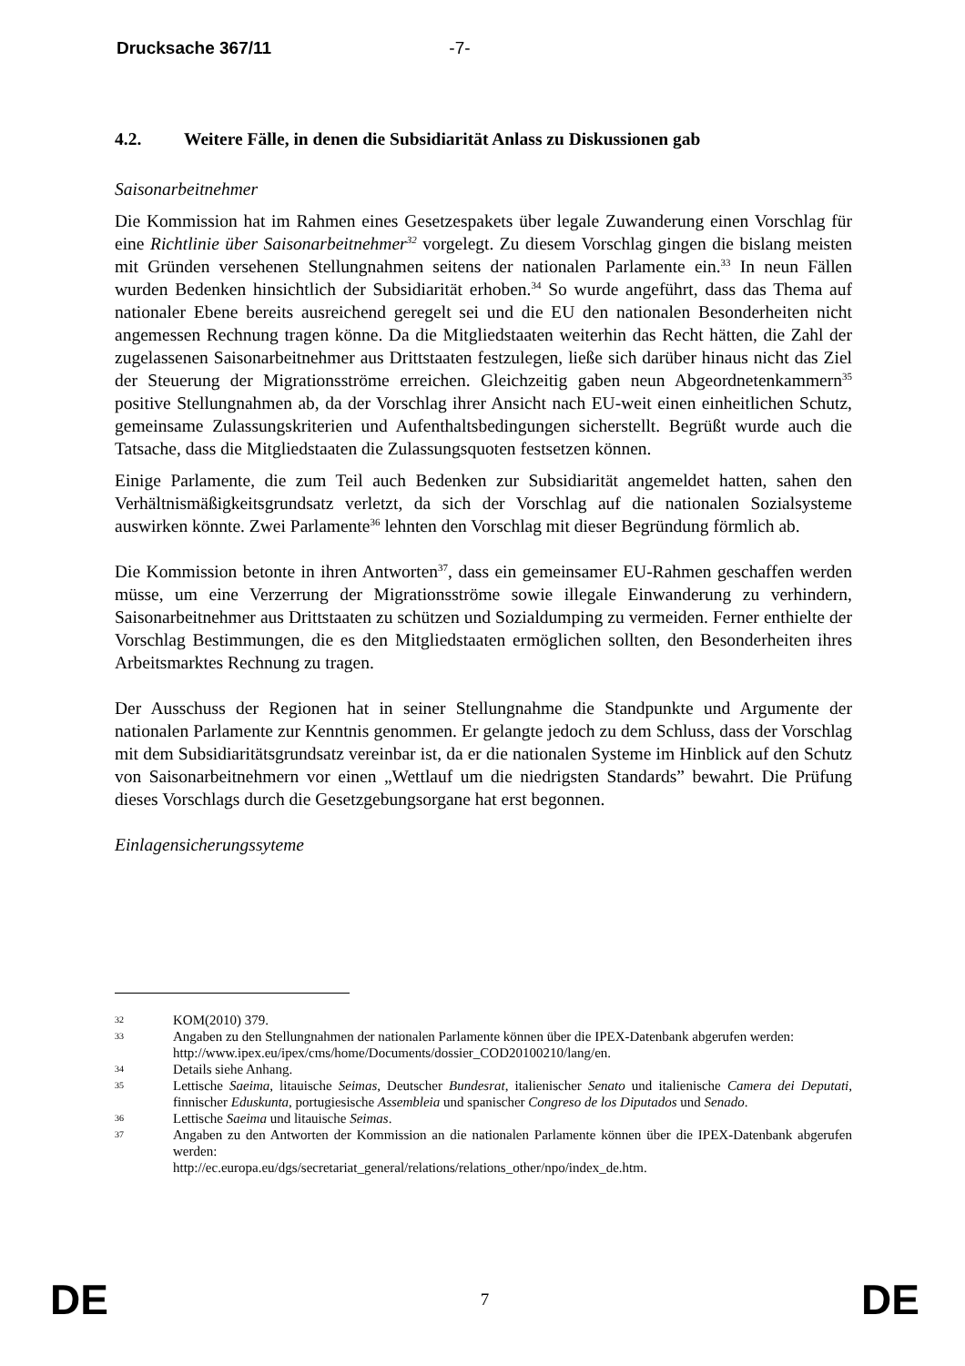Drucksache 367/11 -7-
4.2. Weitere Fälle, in denen die Subsidiarität Anlass zu Diskussionen gab
Saisonarbeitnehmer
Die Kommission hat im Rahmen eines Gesetzespakets über legale Zuwanderung einen Vorschlag für eine Richtlinie über Saisonarbeitnehmer<sup>32</sup> vorgelegt. Zu diesem Vorschlag gingen die bislang meisten mit Gründen versehenen Stellungnahmen seitens der nationalen Parlamente ein.<sup>33</sup> In neun Fällen wurden Bedenken hinsichtlich der Subsidiarität erhoben.<sup>34</sup> So wurde angeführt, dass das Thema auf nationaler Ebene bereits ausreichend geregelt sei und die EU den nationalen Besonderheiten nicht angemessen Rechnung tragen könne. Da die Mitgliedstaaten weiterhin das Recht hätten, die Zahl der zugelassenen Saisonarbeitnehmer aus Drittstaaten festzulegen, ließe sich darüber hinaus nicht das Ziel der Steuerung der Migrationsströme erreichen. Gleichzeitig gaben neun Abgeordnetenkammern<sup>35</sup> positive Stellungnahmen ab, da der Vorschlag ihrer Ansicht nach EU-weit einen einheitlichen Schutz, gemeinsame Zulassungskriterien und Aufenthaltsbedingungen sicherstellt. Begrüßt wurde auch die Tatsache, dass die Mitgliedstaaten die Zulassungsquoten festsetzen können.
Einige Parlamente, die zum Teil auch Bedenken zur Subsidiarität angemeldet hatten, sahen den Verhältnismäßigkeitsgrundsatz verletzt, da sich der Vorschlag auf die nationalen Sozialsysteme auswirken könnte. Zwei Parlamente<sup>36</sup> lehnten den Vorschlag mit dieser Begründung förmlich ab.
Die Kommission betonte in ihren Antworten<sup>37</sup>, dass ein gemeinsamer EU-Rahmen geschaffen werden müsse, um eine Verzerrung der Migrationsströme sowie illegale Einwanderung zu verhindern, Saisonarbeitnehmer aus Drittstaaten zu schützen und Sozialdumping zu vermeiden. Ferner enthielte der Vorschlag Bestimmungen, die es den Mitgliedstaaten ermöglichen sollten, den Besonderheiten ihres Arbeitsmarktes Rechnung zu tragen.
Der Ausschuss der Regionen hat in seiner Stellungnahme die Standpunkte und Argumente der nationalen Parlamente zur Kenntnis genommen. Er gelangte jedoch zu dem Schluss, dass der Vorschlag mit dem Subsidiaritätsgrundsatz vereinbar ist, da er die nationalen Systeme im Hinblick auf den Schutz von Saisonarbeitnehmern vor einen „Wettlauf um die niedrigsten Standards” bewahrt. Die Prüfung dieses Vorschlags durch die Gesetzgebungsorgane hat erst begonnen.
Einlagensicherungssyteme
32 KOM(2010) 379.
33 Angaben zu den Stellungnahmen der nationalen Parlamente können über die IPEX-Datenbank abgerufen werden:
http://www.ipex.eu/ipex/cms/home/Documents/dossier_COD20100210/lang/en.
34 Details siehe Anhang.
35 Lettische Saeima, litauische Seimas, Deutscher Bundesrat, italienischer Senato und italienische Camera dei Deputati, finnischer Eduskunta, portugiesische Assembleia und spanischer Congreso de los Diputados und Senado.
36 Lettische Saeima und litauische Seimas.
37 Angaben zu den Antworten der Kommission an die nationalen Parlamente können über die IPEX-Datenbank abgerufen werden:
http://ec.europa.eu/dgs/secretariat_general/relations/relations_other/npo/index_de.htm.
DE 7 DE